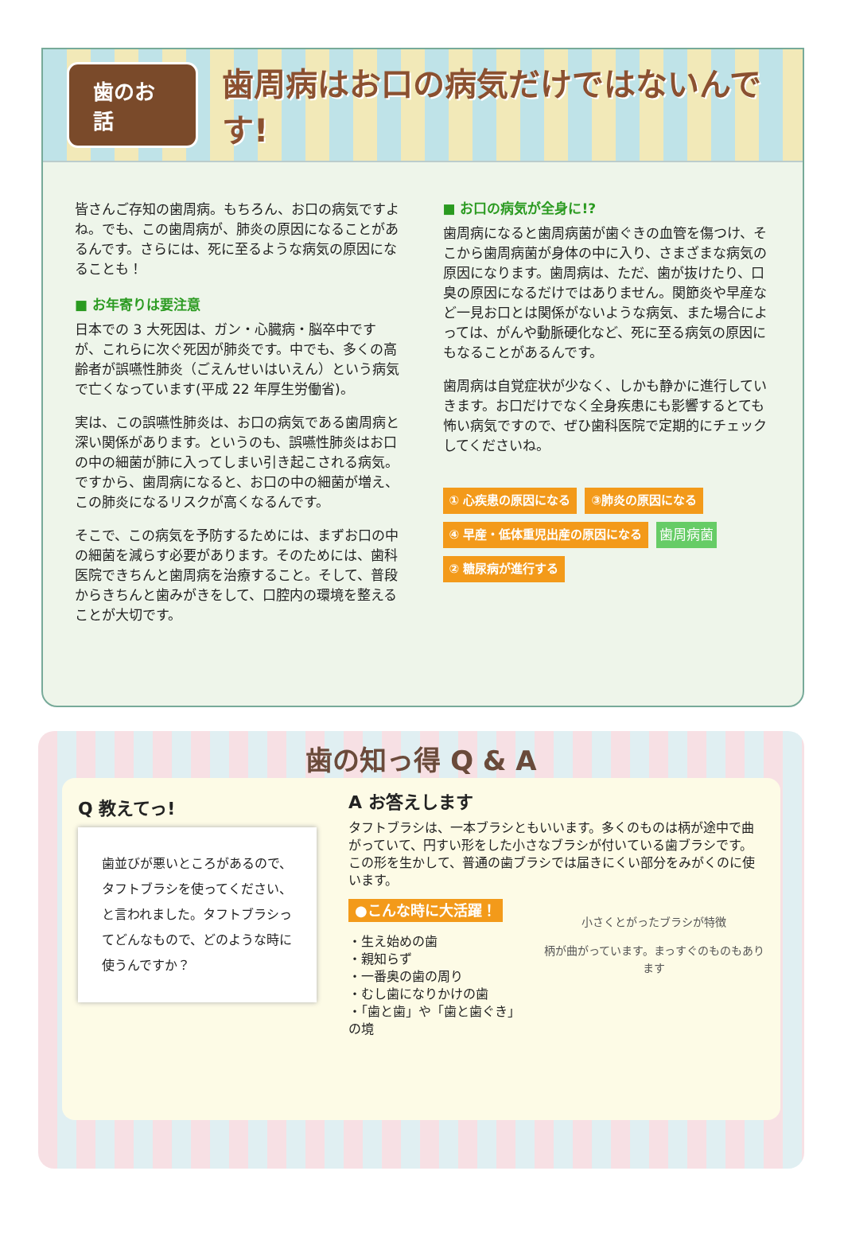歯のお話 歯周病はお口の病気だけではないんです!
皆さんご存知の歯周病。もちろん、お口の病気ですよね。でも、この歯周病が、肺炎の原因になることがあるんです。さらには、死に至るような病気の原因になることも！
■ お年寄りは要注意
日本での 3 大死因は、ガン・心臓病・脳卒中ですが、これらに次ぐ死因が肺炎です。中でも、多くの高齢者が誤嚥性肺炎（ごえんせいはいえん）という病気で亡くなっています(平成 22 年厚生労働省)。
実は、この誤嚥性肺炎は、お口の病気である歯周病と深い関係があります。というのも、誤嚥性肺炎はお口の中の細菌が肺に入ってしまい引き起こされる病気。ですから、歯周病になると、お口の中の細菌が増え、この肺炎になるリスクが高くなるんです。
そこで、この病気を予防するためには、まずお口の中の細菌を減らす必要があります。そのためには、歯科医院できちんと歯周病を治療すること。そして、普段からきちんと歯みがきをして、口腔内の環境を整えることが大切です。
■ お口の病気が全身に!?
歯周病になると歯周病菌が歯ぐきの血管を傷つけ、そこから歯周病菌が身体の中に入り、さまざまな病気の原因になります。歯周病は、ただ、歯が抜けたり、口臭の原因になるだけではありません。関節炎や早産など一見お口とは関係がないような病気、また場合によっては、がんや動脈硬化など、死に至る病気の原因にもなることがあるんです。
歯周病は自覚症状が少なく、しかも静かに進行していきます。お口だけでなく全身疾患にも影響するとても怖い病気ですので、ぜひ歯科医院で定期的にチェックしてくださいね。
① 心疾患の原因になる ③肺炎の原因になる ④ 早産・低体重児出産の原因になる 歯周病菌 ② 糖尿病が進行する
歯の知っ得 Q & A
Q 教えてっ!
歯並びが悪いところがあるので、タフトブラシを使ってください、と言われました。タフトブラシってどんなもので、どのような時に使うんですか？
A お答えします
タフトブラシは、一本ブラシともいいます。多くのものは柄が途中で曲がっていて、円すい形をした小さなブラシが付いている歯ブラシです。この形を生かして、普通の歯ブラシでは届きにくい部分をみがくのに使います。
●こんな時に大活躍！
・生え始めの歯
・親知らず
・一番奥の歯の周り
・むし歯になりかけの歯
・「歯と歯」や「歯と歯ぐき」の境
小さくとがったブラシが特徴
柄が曲がっています。まっすぐのものもあります